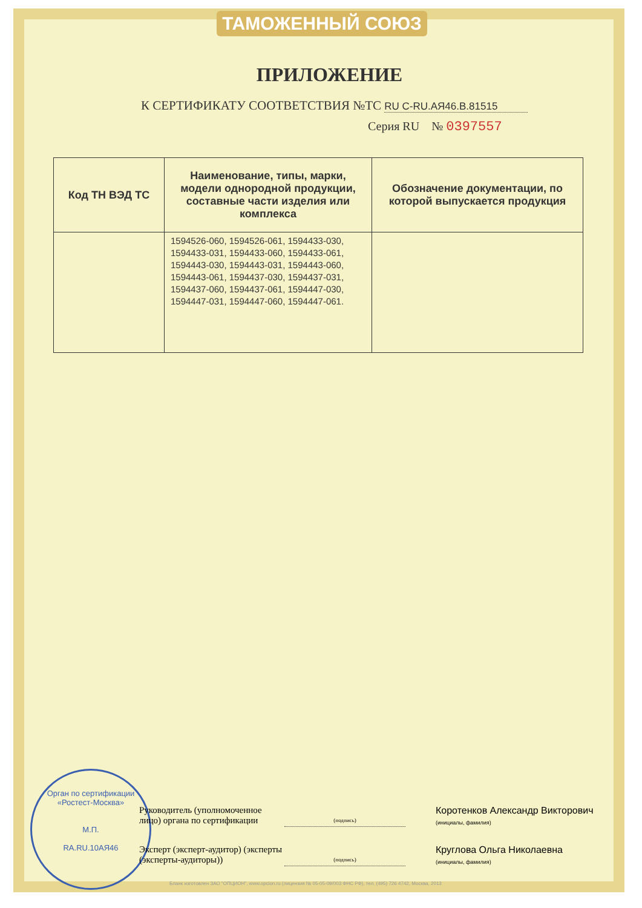ТАМОЖЕННЫЙ СОЮЗ
ПРИЛОЖЕНИЕ
К СЕРТИФИКАТУ СООТВЕТСТВИЯ №ТС RU C-RU.АЯ46.В.81515
Серия RU № 0397557
| Код ТН ВЭД ТС | Наименование, типы, марки, модели однородной продукции, составные части изделия или комплекса | Обозначение документации, по которой выпускается продукция |
| --- | --- | --- |
| | 1594526-060, 1594526-061, 1594433-030, 1594433-031, 1594433-060, 1594433-061, 1594443-030, 1594443-031, 1594443-060, 1594443-061, 1594437-030, 1594437-031, 1594437-060, 1594437-061, 1594447-030, 1594447-031, 1594447-060, 1594447-061. | |
Орган по сертификации «Ростест-Москва»
М.П.
RA.RU.10АЯ46
Руководитель (уполномоченное лицо) органа по сертификации
(подпись)
Коротенков Александр Викторович
(инициалы, фамилия)
Эксперт (эксперт-аудитор) (эксперты (эксперты-аудиторы))
(подпись)
Круглова Ольга Николаевна
(инициалы, фамилия)
Бланк изготовлен ЗАО "ОПЦИОН", www.opcion.ru (лицензия № 05-05-09/003 ФНС РФ), тел. (495) 726 4742, Москва, 2013